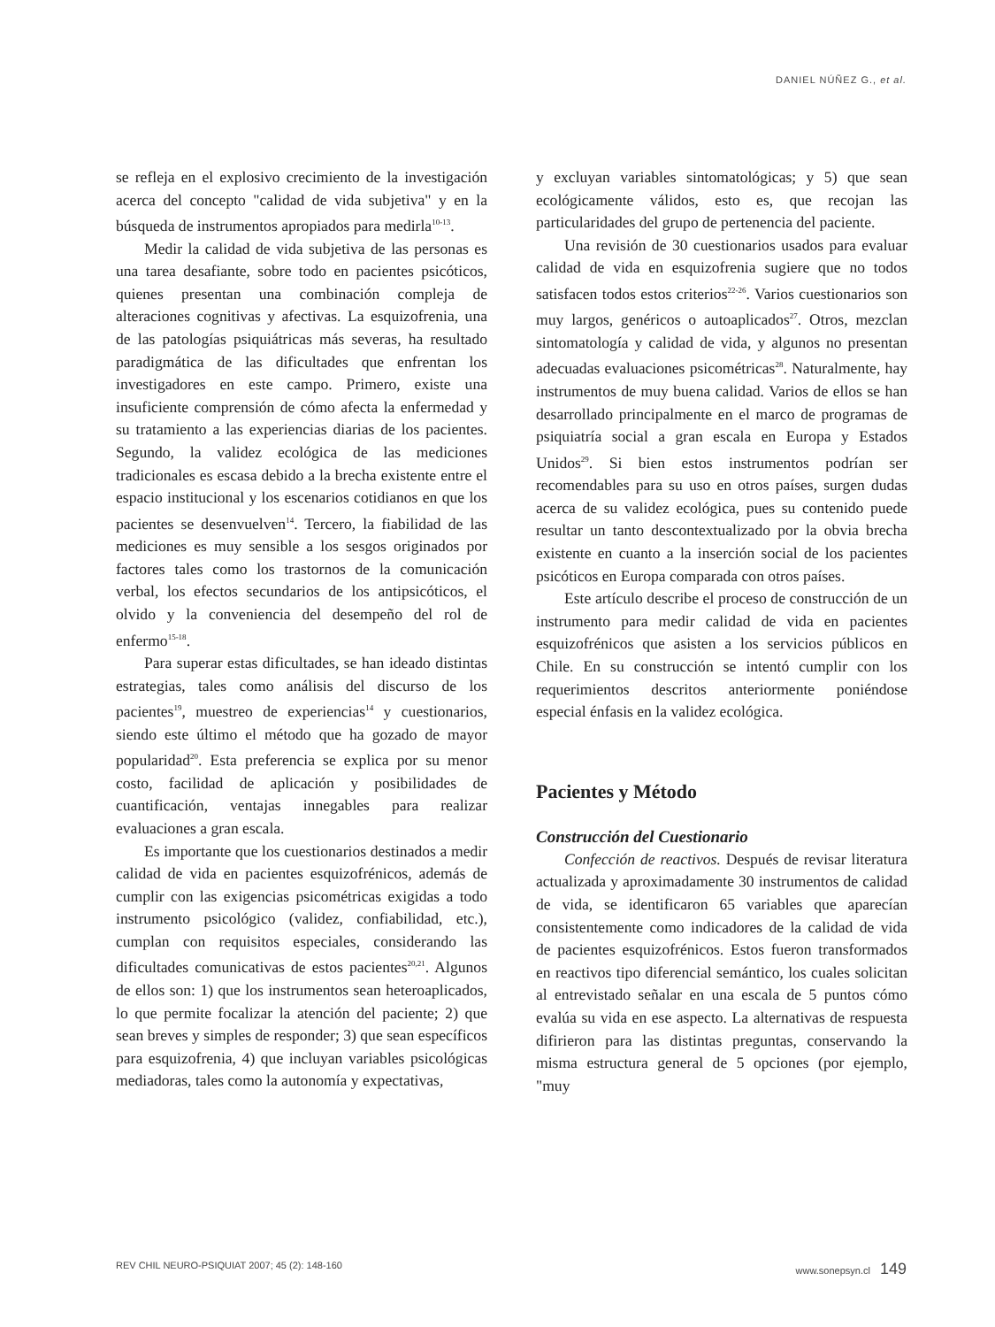DANIEL NÚÑEZ G., et al.
se refleja en el explosivo crecimiento de la investigación acerca del concepto "calidad de vida subjetiva" y en la búsqueda de instrumentos apropiados para medirla<sup>10-13</sup>.
Medir la calidad de vida subjetiva de las personas es una tarea desafiante, sobre todo en pacientes psicóticos, quienes presentan una combinación compleja de alteraciones cognitivas y afectivas. La esquizofrenia, una de las patologías psiquiátricas más severas, ha resultado paradigmática de las dificultades que enfrentan los investigadores en este campo. Primero, existe una insuficiente comprensión de cómo afecta la enfermedad y su tratamiento a las experiencias diarias de los pacientes. Segundo, la validez ecológica de las mediciones tradicionales es escasa debido a la brecha existente entre el espacio institucional y los escenarios cotidianos en que los pacientes se desenvuelven<sup>14</sup>. Tercero, la fiabilidad de las mediciones es muy sensible a los sesgos originados por factores tales como los trastornos de la comunicación verbal, los efectos secundarios de los antipsicóticos, el olvido y la conveniencia del desempeño del rol de enfermo<sup>15-18</sup>.
Para superar estas dificultades, se han ideado distintas estrategias, tales como análisis del discurso de los pacientes<sup>19</sup>, muestreo de experiencias<sup>14</sup> y cuestionarios, siendo este último el método que ha gozado de mayor popularidad<sup>20</sup>. Esta preferencia se explica por su menor costo, facilidad de aplicación y posibilidades de cuantificación, ventajas innegables para realizar evaluaciones a gran escala.
Es importante que los cuestionarios destinados a medir calidad de vida en pacientes esquizofrénicos, además de cumplir con las exigencias psicométricas exigidas a todo instrumento psicológico (validez, confiabilidad, etc.), cumplan con requisitos especiales, considerando las dificultades comunicativas de estos pacientes<sup>20,21</sup>. Algunos de ellos son: 1) que los instrumentos sean heteroaplicados, lo que permite focalizar la atención del paciente; 2) que sean breves y simples de responder; 3) que sean específicos para esquizofrenia, 4) que incluyan variables psicológicas mediadoras, tales como la autonomía y expectativas,
y excluyan variables sintomatológicas; y 5) que sean ecológicamente válidos, esto es, que recojan las particularidades del grupo de pertenencia del paciente.
Una revisión de 30 cuestionarios usados para evaluar calidad de vida en esquizofrenia sugiere que no todos satisfacen todos estos criterios<sup>22-26</sup>. Varios cuestionarios son muy largos, genéricos o autoaplicados<sup>27</sup>. Otros, mezclan sintomatología y calidad de vida, y algunos no presentan adecuadas evaluaciones psicométricas<sup>28</sup>. Naturalmente, hay instrumentos de muy buena calidad. Varios de ellos se han desarrollado principalmente en el marco de programas de psiquiatría social a gran escala en Europa y Estados Unidos<sup>29</sup>. Si bien estos instrumentos podrían ser recomendables para su uso en otros países, surgen dudas acerca de su validez ecológica, pues su contenido puede resultar un tanto descontextualizado por la obvia brecha existente en cuanto a la inserción social de los pacientes psicóticos en Europa comparada con otros países.
Este artículo describe el proceso de construcción de un instrumento para medir calidad de vida en pacientes esquizofrénicos que asisten a los servicios públicos en Chile. En su construcción se intentó cumplir con los requerimientos descritos anteriormente poniéndose especial énfasis en la validez ecológica.
Pacientes y Método
Construcción del Cuestionario
Confección de reactivos. Después de revisar literatura actualizada y aproximadamente 30 instrumentos de calidad de vida, se identificaron 65 variables que aparecían consistentemente como indicadores de la calidad de vida de pacientes esquizofrénicos. Estos fueron transformados en reactivos tipo diferencial semántico, los cuales solicitan al entrevistado señalar en una escala de 5 puntos cómo evalúa su vida en ese aspecto. La alternativas de respuesta difirieron para las distintas preguntas, conservando la misma estructura general de 5 opciones (por ejemplo, "muy
REV CHIL NEURO-PSIQUIAT 2007; 45 (2): 148-160 www.sonepsyn.cl 149